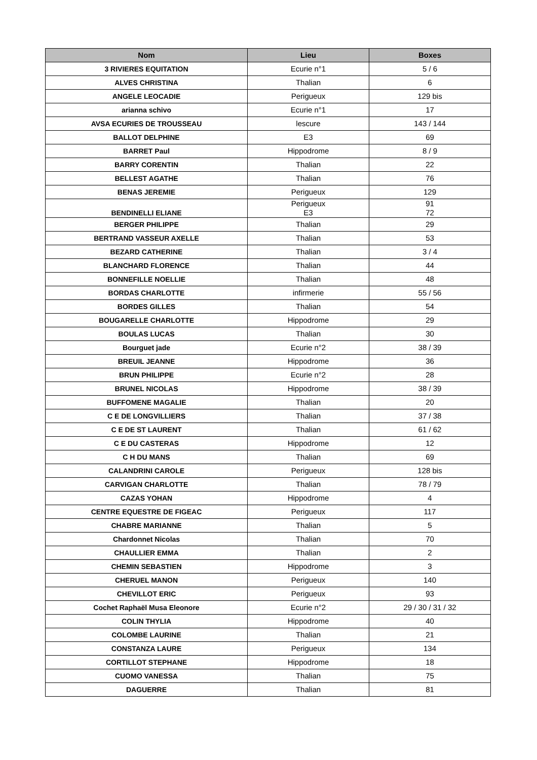| Nom | Lieu | Boxes |
| --- | --- | --- |
| 3 RIVIERES EQUITATION | Ecurie n°1 | 5 / 6 |
| ALVES CHRISTINA | Thalian | 6 |
| ANGELE LEOCADIE | Perigueux | 129 bis |
| arianna schivo | Ecurie n°1 | 17 |
| AVSA ECURIES DE TROUSSEAU | lescure | 143 / 144 |
| BALLOT DELPHINE | E3 | 69 |
| BARRET Paul | Hippodrome | 8 / 9 |
| BARRY CORENTIN | Thalian | 22 |
| BELLEST AGATHE | Thalian | 76 |
| BENAS JEREMIE | Perigueux | 129 |
| BENDINELLI ELIANE | Perigueux E3 | 91 72 |
| BERGER PHILIPPE | Thalian | 29 |
| BERTRAND VASSEUR AXELLE | Thalian | 53 |
| BEZARD CATHERINE | Thalian | 3 / 4 |
| BLANCHARD FLORENCE | Thalian | 44 |
| BONNEFILLE NOELLIE | Thalian | 48 |
| BORDAS CHARLOTTE | infirmerie | 55 / 56 |
| BORDES GILLES | Thalian | 54 |
| BOUGARELLE CHARLOTTE | Hippodrome | 29 |
| BOULAS LUCAS | Thalian | 30 |
| Bourguet jade | Ecurie n°2 | 38 / 39 |
| BREUIL JEANNE | Hippodrome | 36 |
| BRUN PHILIPPE | Ecurie n°2 | 28 |
| BRUNEL NICOLAS | Hippodrome | 38 / 39 |
| BUFFOMENE MAGALIE | Thalian | 20 |
| C E DE LONGVILLIERS | Thalian | 37 / 38 |
| C E DE ST LAURENT | Thalian | 61 / 62 |
| C E DU CASTERAS | Hippodrome | 12 |
| C H DU MANS | Thalian | 69 |
| CALANDRINI CAROLE | Perigueux | 128 bis |
| CARVIGAN CHARLOTTE | Thalian | 78 / 79 |
| CAZAS YOHAN | Hippodrome | 4 |
| CENTRE EQUESTRE DE FIGEAC | Perigueux | 117 |
| CHABRE MARIANNE | Thalian | 5 |
| Chardonnet Nicolas | Thalian | 70 |
| CHAULLIER EMMA | Thalian | 2 |
| CHEMIN SEBASTIEN | Hippodrome | 3 |
| CHERUEL MANON | Perigueux | 140 |
| CHEVILLOT ERIC | Perigueux | 93 |
| Cochet Raphaël Musa Eleonore | Ecurie n°2 | 29 / 30 / 31 / 32 |
| COLIN THYLIA | Hippodrome | 40 |
| COLOMBE LAURINE | Thalian | 21 |
| CONSTANZA LAURE | Perigueux | 134 |
| CORTILLOT STEPHANE | Hippodrome | 18 |
| CUOMO VANESSA | Thalian | 75 |
| DAGUERRE | Thalian | 81 |